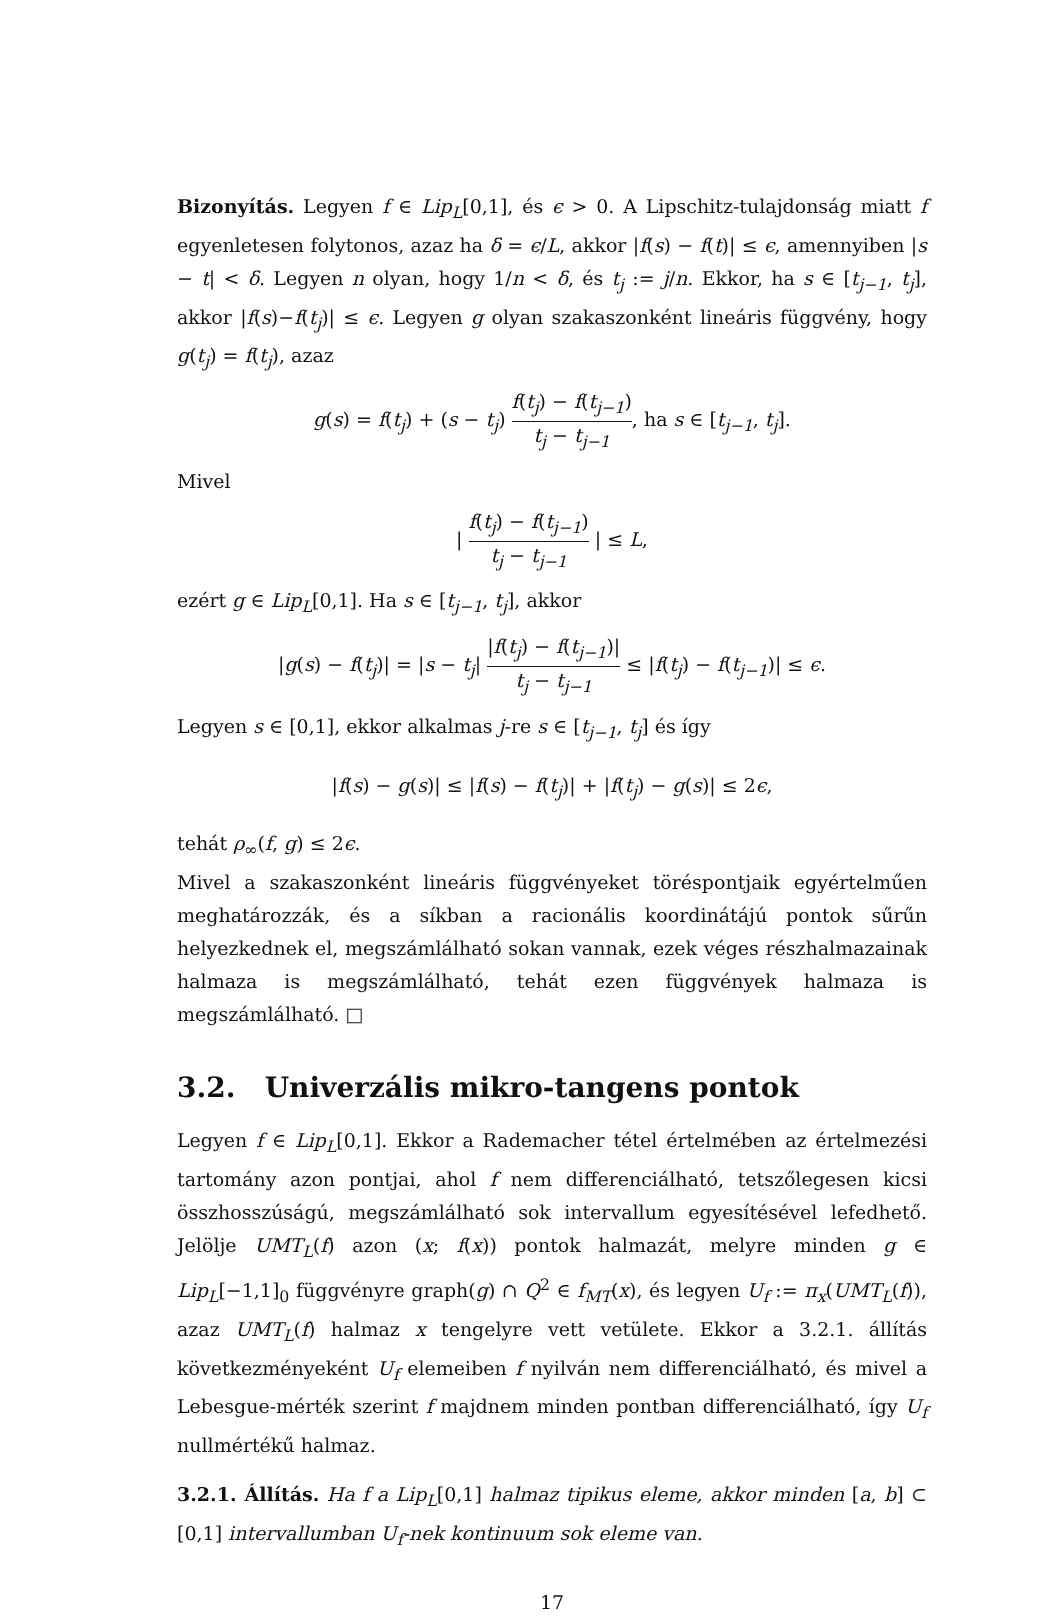Bizonyítás. Legyen f ∈ Lip<sub>L</sub>[0,1], és ϵ > 0. A Lipschitz-tulajdonság miatt f egyenletesen folytonos, azaz ha δ = ϵ/L, akkor |f(s) − f(t)| ≤ ϵ, amennyiben |s − t| < δ. Legyen n olyan, hogy 1/n < δ, és t<sub>j</sub> := j/n. Ekkor, ha s ∈ [t<sub>j−1</sub>, t<sub>j</sub>], akkor |f(s)−f(t<sub>j</sub>)| ≤ ϵ. Legyen g olyan szakaszonként lineáris függvény, hogy g(t<sub>j</sub>) = f(t<sub>j</sub>), azaz
g(s) = f(t<sub>j</sub>) + (s − t<sub>j</sub>) f(t<sub>j</sub>) − f(t<sub>j−1</sub>) t<sub>j</sub> − t<sub>j−1</sub>, ha s ∈ [t<sub>j−1</sub>, t<sub>j</sub>].
Mivel
| f(t<sub>j</sub>) − f(t<sub>j−1</sub>) t<sub>j</sub> − t<sub>j−1</sub> | ≤ L,
ezért g ∈ Lip<sub>L</sub>[0,1]. Ha s ∈ [t<sub>j−1</sub>, t<sub>j</sub>], akkor
|g(s) − f(t<sub>j</sub>)| = |s − t<sub>j</sub>| |f(t<sub>j</sub>) − f(t<sub>j−1</sub>)| t<sub>j</sub> − t<sub>j−1</sub> ≤ |f(t<sub>j</sub>) − f(t<sub>j−1</sub>)| ≤ ϵ.
Legyen s ∈ [0,1], ekkor alkalmas j-re s ∈ [t<sub>j−1</sub>, t<sub>j</sub>] és így
|f(s) − g(s)| ≤ |f(s) − f(t<sub>j</sub>)| + |f(t<sub>j</sub>) − g(s)| ≤ 2ϵ,
tehát ρ<sub>∞</sub>(f, g) ≤ 2ϵ.
Mivel a szakaszonként lineáris függvényeket töréspontjaik egyértelműen meghatározzák, és a síkban a racionális koordinátájú pontok sűrűn helyezkednek el, megszámlálható sokan vannak, ezek véges részhalmazainak halmaza is megszámlálható, tehát ezen függvények halmaza is megszámlálható. □
3.2. Univerzális mikro-tangens pontok
Legyen f ∈ Lip<sub>L</sub>[0,1]. Ekkor a Rademacher tétel értelmében az értelmezési tartomány azon pontjai, ahol f nem differenciálható, tetszőlegesen kicsi összhosszúságú, megszámlálható sok intervallum egyesítésével lefedhető. Jelölje UMT<sub>L</sub>(f) azon (x; f(x)) pontok halmazát, melyre minden g ∈ Lip<sub>L</sub>[−1,1]<sub>0</sub> függvényre graph(g) ∩ Q<sup>2</sup> ∈ f<sub>MT</sub>(x), és legyen U<sub>f</sub> := π<sub>x</sub>(UMT<sub>L</sub>(f)), azaz UMT<sub>L</sub>(f) halmaz x tengelyre vett vetülete. Ekkor a 3.2.1. állítás következményeként U<sub>f</sub> elemeiben f nyilván nem differenciálható, és mivel a Lebesgue-mérték szerint f majdnem minden pontban differenciálható, így U<sub>f</sub> nullmértékű halmaz.
3.2.1. Állítás. Ha f a Lip<sub>L</sub>[0,1] halmaz tipikus eleme, akkor minden [a, b] ⊂ [0,1] intervallumban U<sub>f</sub>-nek kontinuum sok eleme van.
17